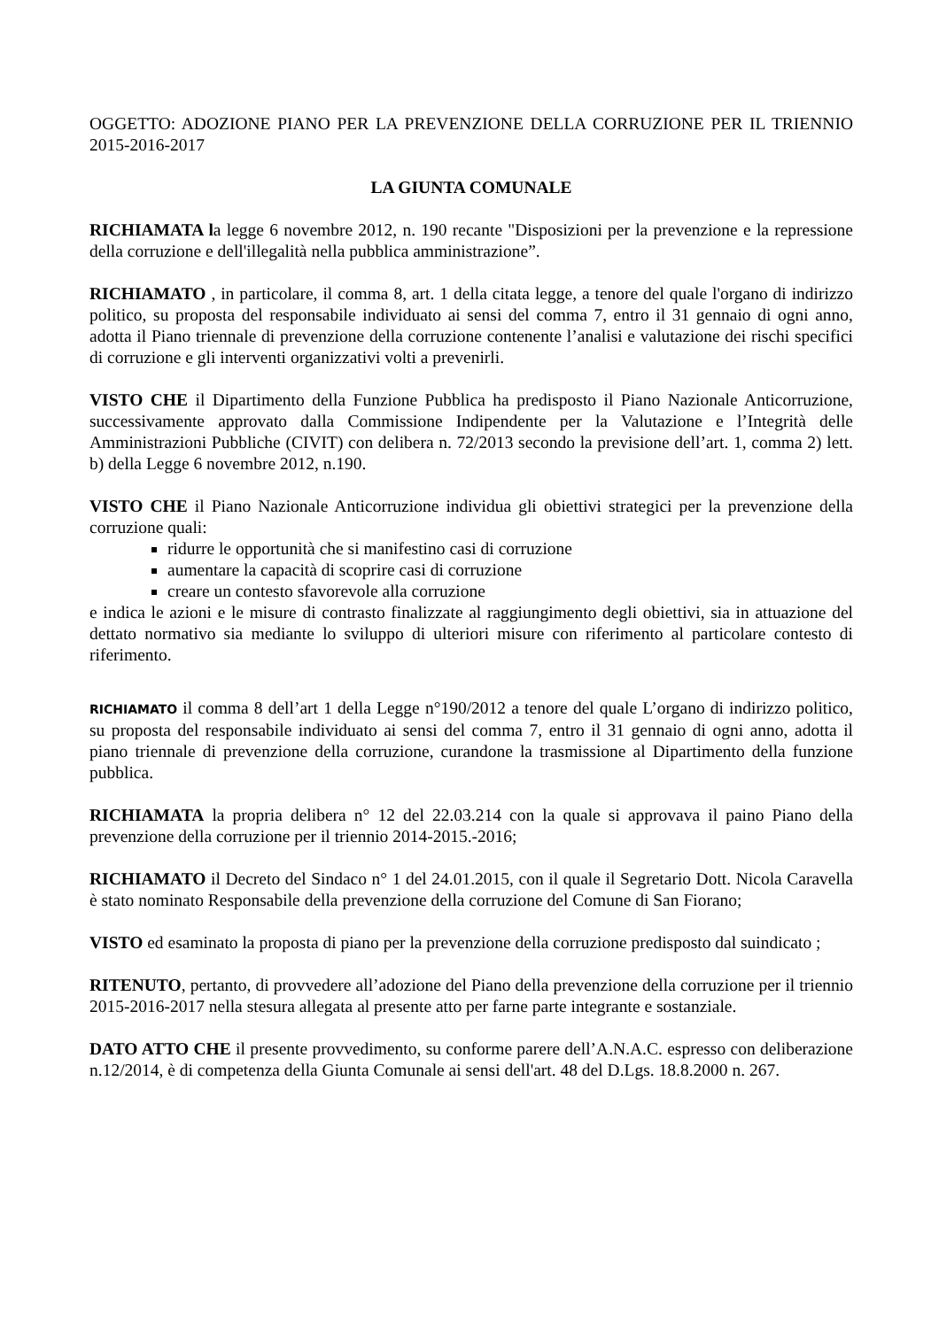OGGETTO: ADOZIONE PIANO PER LA PREVENZIONE DELLA CORRUZIONE PER IL TRIENNIO 2015-2016-2017
LA GIUNTA COMUNALE
RICHIAMATA la legge 6 novembre 2012, n. 190 recante "Disposizioni per la prevenzione e la repressione della corruzione e dell'illegalità nella pubblica amministrazione”.
RICHIAMATO , in particolare, il comma 8, art. 1 della citata legge, a tenore del quale l'organo di indirizzo politico, su proposta del responsabile individuato ai sensi del comma 7, entro il 31 gennaio di ogni anno, adotta il Piano triennale di prevenzione della corruzione contenente l’analisi e valutazione dei rischi specifici di corruzione e gli interventi organizzativi volti a prevenirli.
VISTO CHE il Dipartimento della Funzione Pubblica ha predisposto il Piano Nazionale Anticorruzione, successivamente approvato dalla Commissione Indipendente per la Valutazione e l’Integrità delle Amministrazioni Pubbliche (CIVIT) con delibera n. 72/2013 secondo la previsione dell’art. 1, comma 2) lett. b) della Legge 6 novembre 2012, n.190.
VISTO CHE il Piano Nazionale Anticorruzione individua gli obiettivi strategici per la prevenzione della corruzione quali:
ridurre le opportunità che si manifestino casi di corruzione
aumentare la capacità di scoprire casi di corruzione
creare un contesto sfavorevole alla corruzione
e indica le azioni e le misure di contrasto finalizzate al raggiungimento degli obiettivi, sia in attuazione del dettato normativo sia mediante lo sviluppo di ulteriori misure con riferimento al particolare contesto di riferimento.
RICHIAMATO il comma 8 dell’art 1 della Legge n°190/2012 a tenore del quale L’organo di indirizzo politico, su proposta del responsabile individuato ai sensi del comma 7, entro il 31 gennaio di ogni anno, adotta il piano triennale di prevenzione della corruzione, curandone la trasmissione al Dipartimento della funzione pubblica.
RICHIAMATA la propria delibera n° 12 del 22.03.214 con la quale si approvava il paino Piano della prevenzione della corruzione per il triennio 2014-2015.-2016;
RICHIAMATO il Decreto del Sindaco n° 1 del 24.01.2015, con il quale il Segretario Dott. Nicola Caravella è stato nominato Responsabile della prevenzione della corruzione del Comune di San Fiorano;
VISTO ed esaminato la proposta di piano per la prevenzione della corruzione predisposto dal suindicato ;
RITENUTO, pertanto, di provvedere all’adozione del Piano della prevenzione della corruzione per il triennio 2015-2016-2017 nella stesura allegata al presente atto per farne parte integrante e sostanziale.
DATO ATTO CHE il presente provvedimento, su conforme parere dell’A.N.A.C. espresso con deliberazione n.12/2014, è di competenza della Giunta Comunale ai sensi dell'art. 48 del D.Lgs. 18.8.2000 n. 267.